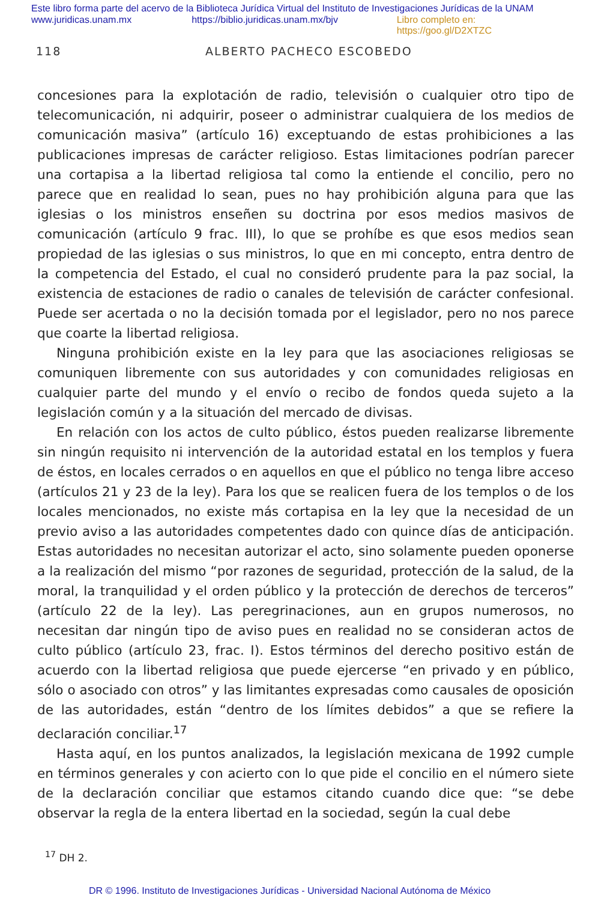Este libro forma parte del acervo de la Biblioteca Jurídica Virtual del Instituto de Investigaciones Jurídicas de la UNAM
www.juridicas.unam.mx https://biblio.juridicas.unam.mx/bjv Libro completo en: https://goo.gl/D2XTZC
118 ALBERTO PACHECO ESCOBEDO
concesiones para la explotación de radio, televisión o cualquier otro tipo de telecomunicación, ni adquirir, poseer o administrar cualquiera de los medios de comunicación masiva” (artículo 16) exceptuando de estas prohibiciones a las publicaciones impresas de carácter religioso. Estas limitaciones podrían parecer una cortapisa a la libertad religiosa tal como la entiende el concilio, pero no parece que en realidad lo sean, pues no hay prohibición alguna para que las iglesias o los ministros enseñen su doctrina por esos medios masivos de comunicación (artículo 9 frac. III), lo que se prohíbe es que esos medios sean propiedad de las iglesias o sus ministros, lo que en mi concepto, entra dentro de la competencia del Estado, el cual no consideró prudente para la paz social, la existencia de estaciones de radio o canales de televisión de carácter confesional. Puede ser acertada o no la decisión tomada por el legislador, pero no nos parece que coarte la libertad religiosa.
Ninguna prohibición existe en la ley para que las asociaciones religiosas se comuniquen libremente con sus autoridades y con comunidades religiosas en cualquier parte del mundo y el envío o recibo de fondos queda sujeto a la legislación común y a la situación del mercado de divisas.
En relación con los actos de culto público, éstos pueden realizarse libremente sin ningún requisito ni intervención de la autoridad estatal en los templos y fuera de éstos, en locales cerrados o en aquellos en que el público no tenga libre acceso (artículos 21 y 23 de la ley). Para los que se realicen fuera de los templos o de los locales mencionados, no existe más cortapisa en la ley que la necesidad de un previo aviso a las autoridades competentes dado con quince días de anticipación. Estas autoridades no necesitan autorizar el acto, sino solamente pueden oponerse a la realización del mismo “por razones de seguridad, protección de la salud, de la moral, la tranquilidad y el orden público y la protección de derechos de terceros” (artículo 22 de la ley). Las peregrinaciones, aun en grupos numerosos, no necesitan dar ningún tipo de aviso pues en realidad no se consideran actos de culto público (artículo 23, frac. I). Estos términos del derecho positivo están de acuerdo con la libertad religiosa que puede ejercerse “en privado y en público, sólo o asociado con otros” y las limitantes expresadas como causales de oposición de las autoridades, están “dentro de los límites debidos” a que se refiere la declaración conciliar.<sup>17</sup>
Hasta aquí, en los puntos analizados, la legislación mexicana de 1992 cumple en términos generales y con acierto con lo que pide el concilio en el número siete de la declaración conciliar que estamos citando cuando dice que: “se debe observar la regla de la entera libertad en la sociedad, según la cual debe
<sup>17</sup> DH 2.
DR © 1996. Instituto de Investigaciones Jurídicas - Universidad Nacional Autónoma de México